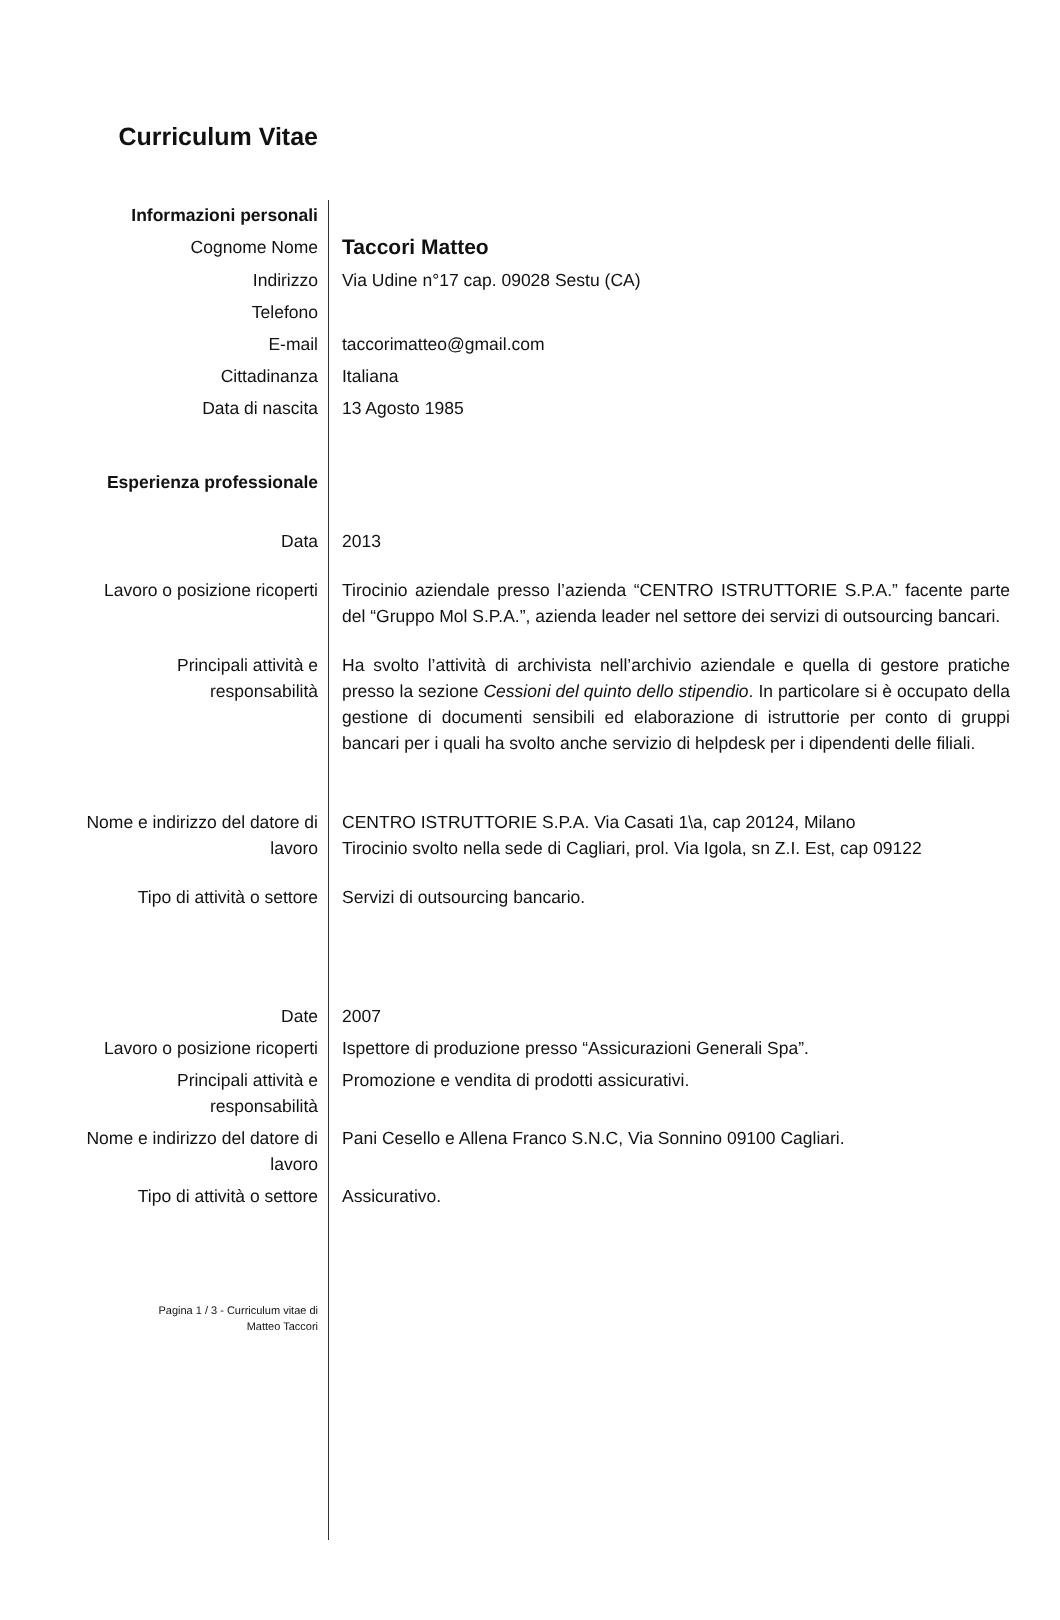| Curriculum Vitae | |
| Informazioni personali | |
| Cognome Nome | Taccori Matteo |
| Indirizzo | Via Udine n°17 cap. 09028 Sestu (CA) |
| Telefono | |
| E-mail | taccorimatteo@gmail.com |
| Cittadinanza | Italiana |
| Data di nascita | 13 Agosto 1985 |
| Esperienza professionale | |
| Data | 2013 |
| Lavoro o posizione ricoperti | Tirocinio aziendale presso l’azienda “CENTRO ISTRUTTORIE S.P.A.” facente parte del “Gruppo Mol S.P.A.”, azienda leader nel settore dei servizi di outsourcing bancari. |
| Principali attività e responsabilità | Ha svolto l’attività di archivista nell’archivio aziendale e quella di gestore pratiche presso la sezione Cessioni del quinto dello stipendio . In particolare si è occupato della gestione di documenti sensibili ed elaborazione di istruttorie per conto di gruppi bancari per i quali ha svolto anche servizio di helpdesk per i dipendenti delle filiali. |
| Nome e indirizzo del datore di lavoro | CENTRO ISTRUTTORIE S.P.A. Via Casati 1\a, cap 20124, Milano Tirocinio svolto nella sede di Cagliari, prol. Via Igola, sn Z.I. Est, cap 09122 |
| Tipo di attività o settore | Servizi di outsourcing bancario. |
| Date | 2007 |
| Lavoro o posizione ricoperti | Ispettore di produzione presso “Assicurazioni Generali Spa”. |
| Principali attività e responsabilità | Promozione e vendita di prodotti assicurativi. |
| Nome e indirizzo del datore di lavoro | Pani Cesello e Allena Franco S.N.C, Via Sonnino 09100 Cagliari. |
| Tipo di attività o settore | Assicurativo. |
| Pagina 1 / 3 - Curriculum vitae di Matteo Taccori | |